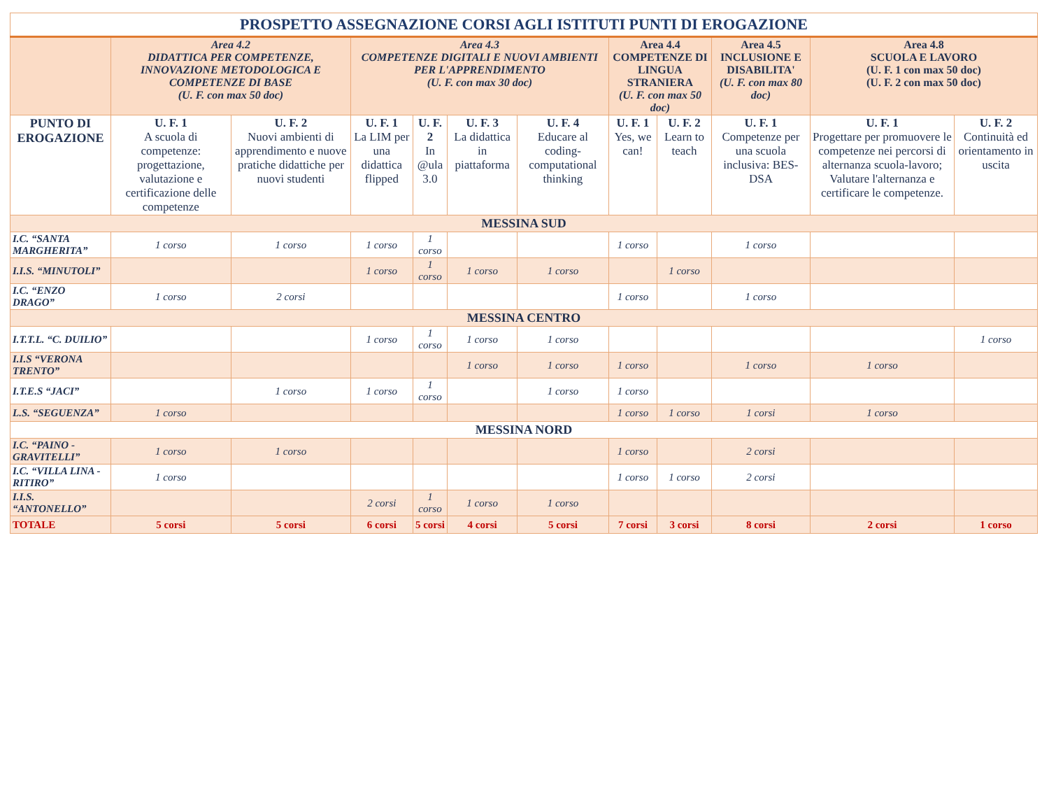| PROSPETTO ASSEGNAZIONE CORSI AGLI ISTITUTI PUNTI DI EROGAZIONE | | | | | | | | | | | |
| --- | --- | --- | --- | --- | --- | --- | --- | --- | --- | --- | --- |
| | Area 4.2 DIDATTICA PER COMPETENZE, INNOVAZIONE METODOLOGICA E COMPETENZE DI BASE (U. F. con max 50 doc) | | Area 4.3 COMPETENZE DIGITALI E NUOVI AMBIENTI PER L'APPRENDIMENTO (U. F. con max 30 doc) | | | | Area 4.4 COMPETENZE DI LINGUA STRANIERA (U. F. con max 50 doc) | | Area 4.5 INCLUSIONE E DISABILITA' (U. F. con max 80 doc) | Area 4.8 SCUOLA E LAVORO (U. F. 1 con max 50 doc) (U. F. 2 con max 50 doc) | |
| PUNTO DI EROGAZIONE | U. F. 1 A scuola di competenze: progettazione, valutazione e certificazione delle competenze | U. F. 2 Nuovi ambienti di apprendimento e nuove pratiche didattiche per nuovi studenti | U. F. 1 La LIM per una didattica flipped | U. F. 2 In @ula 3.0 | U. F. 3 La didattica in piattaforma | U. F. 4 Educare al coding-computational thinking | U. F. 1 Yes, we can! | U. F. 2 Learn to teach | U. F. 1 Competenze per una scuola inclusiva: BES-DSA | U. F. 1 Progettare per promuovere le competenze nei percorsi di alternanza scuola-lavoro; Valutare l'alternanza e certificare le competenze. | U. F. 2 Continuità ed orientamento in uscita |
| MESSINA SUD | | | | | | | | | | | |
| I.C. “SANTA MARGHERITA” | 1 corso | 1 corso | 1 corso | 1 corso | | | 1 corso | | 1 corso | | |
| I.I.S. “MINUTOLI” | | | 1 corso | 1 corso | 1 corso | 1 corso | | 1 corso | | | |
| I.C. “ENZO DRAGO” | 1 corso | 2 corsi | | | | | 1 corso | | 1 corso | | |
| MESSINA CENTRO | | | | | | | | | | | |
| I.T.T.L. “C. DUILIO” | | | 1 corso | 1 corso | 1 corso | 1 corso | | | | | 1 corso |
| I.I.S “VERONA TRENTO” | | | | | 1 corso | 1 corso | 1 corso | | 1 corso | 1 corso | |
| I.T.E.S “JACI” | | 1 corso | 1 corso | 1 corso | | 1 corso | 1 corso | | | | |
| L.S. “SEGUENZA” | 1 corso | | | | | | 1 corso | 1 corso | 1 corsi | 1 corso | |
| MESSINA NORD | | | | | | | | | | | |
| I.C. “PAINO - GRAVITELLI” | 1 corso | 1 corso | | | | | 1 corso | | 2 corsi | | |
| I.C. “VILLA LINA - RITIRO” | 1 corso | | | | | | 1 corso | 1 corso | 2 corsi | | |
| I.I.S. “ANTONELLO” | | | 2 corsi | 1 corso | 1 corso | 1 corso | | | | | |
| TOTALE | 5 corsi | 5 corsi | 6 corsi | 5 corsi | 4 corsi | 5 corsi | 7 corsi | 3 corsi | 8 corsi | 2 corsi | 1 corso |